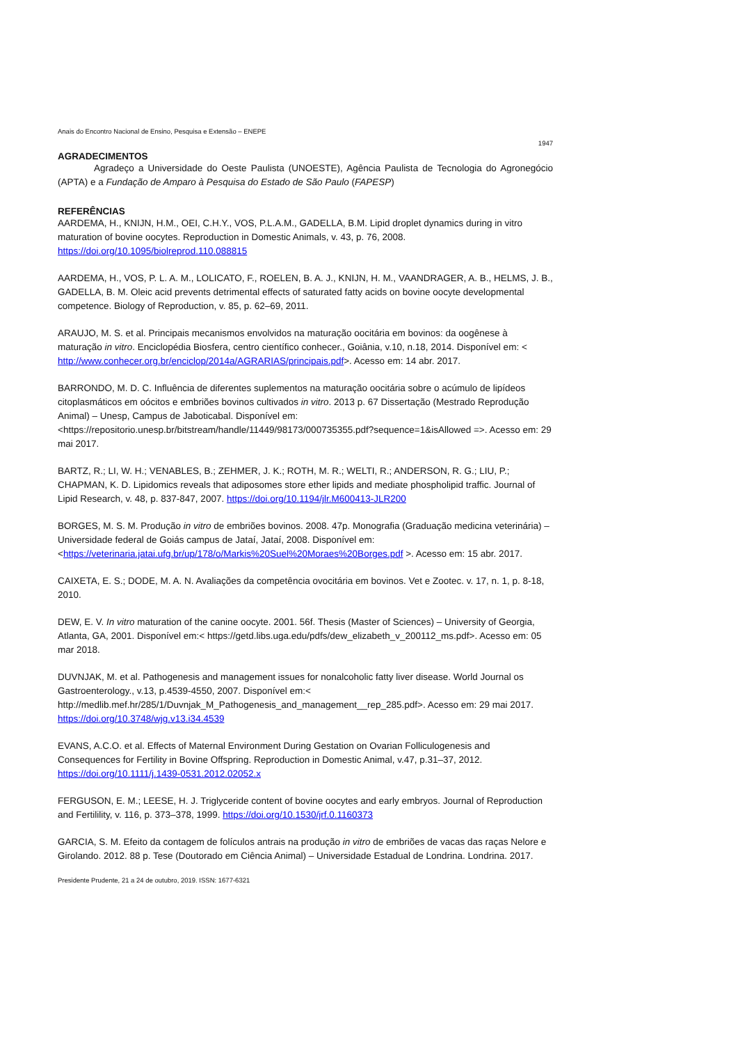Anais do Encontro Nacional de Ensino, Pesquisa e Extensão – ENEPE
1947
AGRADECIMENTOS
Agradeço a Universidade do Oeste Paulista (UNOESTE), Agência Paulista de Tecnologia do Agronegócio (APTA) e a Fundação de Amparo à Pesquisa do Estado de São Paulo (FAPESP)
REFERÊNCIAS
AARDEMA, H., KNIJN, H.M., OEI, C.H.Y., VOS, P.L.A.M., GADELLA, B.M. Lipid droplet dynamics during in vitro maturation of bovine oocytes. Reproduction in Domestic Animals, v. 43, p. 76, 2008. https://doi.org/10.1095/biolreprod.110.088815
AARDEMA, H., VOS, P. L. A. M., LOLICATO, F., ROELEN, B. A. J., KNIJN, H. M., VAANDRAGER, A. B., HELMS, J. B., GADELLA, B. M. Oleic acid prevents detrimental effects of saturated fatty acids on bovine oocyte developmental competence. Biology of Reproduction, v. 85, p. 62–69, 2011.
ARAUJO, M. S. et al. Principais mecanismos envolvidos na maturação oocitária em bovinos: da oogênese à maturação in vitro. Enciclopédia Biosfera, centro científico conhecer., Goiânia, v.10, n.18, 2014. Disponível em: < http://www.conhecer.org.br/enciclop/2014a/AGRARIAS/principais.pdf>. Acesso em: 14 abr. 2017.
BARRONDO, M. D. C. Influência de diferentes suplementos na maturação oocitária sobre o acúmulo de lipídeos citoplasmáticos em oócitos e embriões bovinos cultivados in vitro. 2013 p. 67 Dissertação (Mestrado Reprodução Animal) – Unesp, Campus de Jaboticabal. Disponível em:<https://repositorio.unesp.br/bitstream/handle/11449/98173/000735355.pdf?sequence=1&isAllowed =>. Acesso em: 29 mai 2017.
BARTZ, R.; LI, W. H.; VENABLES, B.; ZEHMER, J. K.; ROTH, M. R.; WELTI, R.; ANDERSON, R. G.; LIU, P.; CHAPMAN, K. D. Lipidomics reveals that adiposomes store ether lipids and mediate phospholipid traffic. Journal of Lipid Research, v. 48, p. 837-847, 2007. https://doi.org/10.1194/jlr.M600413-JLR200
BORGES, M. S. M. Produção in vitro de embriões bovinos. 2008. 47p. Monografia (Graduação medicina veterinária) – Universidade federal de Goiás campus de Jataí, Jataí, 2008. Disponível em: <https://veterinaria.jatai.ufg.br/up/178/o/Markis%20Suel%20Moraes%20Borges.pdf >. Acesso em: 15 abr. 2017.
CAIXETA, E. S.; DODE, M. A. N. Avaliações da competência ovocitária em bovinos. Vet e Zootec. v. 17, n. 1, p. 8-18, 2010.
DEW, E. V. In vitro maturation of the canine oocyte. 2001. 56f. Thesis (Master of Sciences) – University of Georgia, Atlanta, GA, 2001. Disponível em:< https://getd.libs.uga.edu/pdfs/dew_elizabeth_v_200112_ms.pdf>. Acesso em: 05 mar 2018.
DUVNJAK, M. et al. Pathogenesis and management issues for nonalcoholic fatty liver disease. World Journal os Gastroenterology., v.13, p.4539-4550, 2007. Disponível em:< http://medlib.mef.hr/285/1/Duvnjak_M_Pathogenesis_and_management__rep_285.pdf>. Acesso em: 29 mai 2017. https://doi.org/10.3748/wjg.v13.i34.4539
EVANS, A.C.O. et al. Effects of Maternal Environment During Gestation on Ovarian Folliculogenesis and Consequences for Fertility in Bovine Offspring. Reproduction in Domestic Animal, v.47, p.31–37, 2012. https://doi.org/10.1111/j.1439-0531.2012.02052.x
FERGUSON, E. M.; LEESE, H. J. Triglyceride content of bovine oocytes and early embryos. Journal of Reproduction and Fertilility, v. 116, p. 373–378, 1999. https://doi.org/10.1530/jrf.0.1160373
GARCIA, S. M. Efeito da contagem de folículos antrais na produção in vitro de embriões de vacas das raças Nelore e Girolando. 2012. 88 p. Tese (Doutorado em Ciência Animal) – Universidade Estadual de Londrina. Londrina. 2017.
Presidente Prudente, 21 a 24 de outubro, 2019. ISSN: 1677-6321